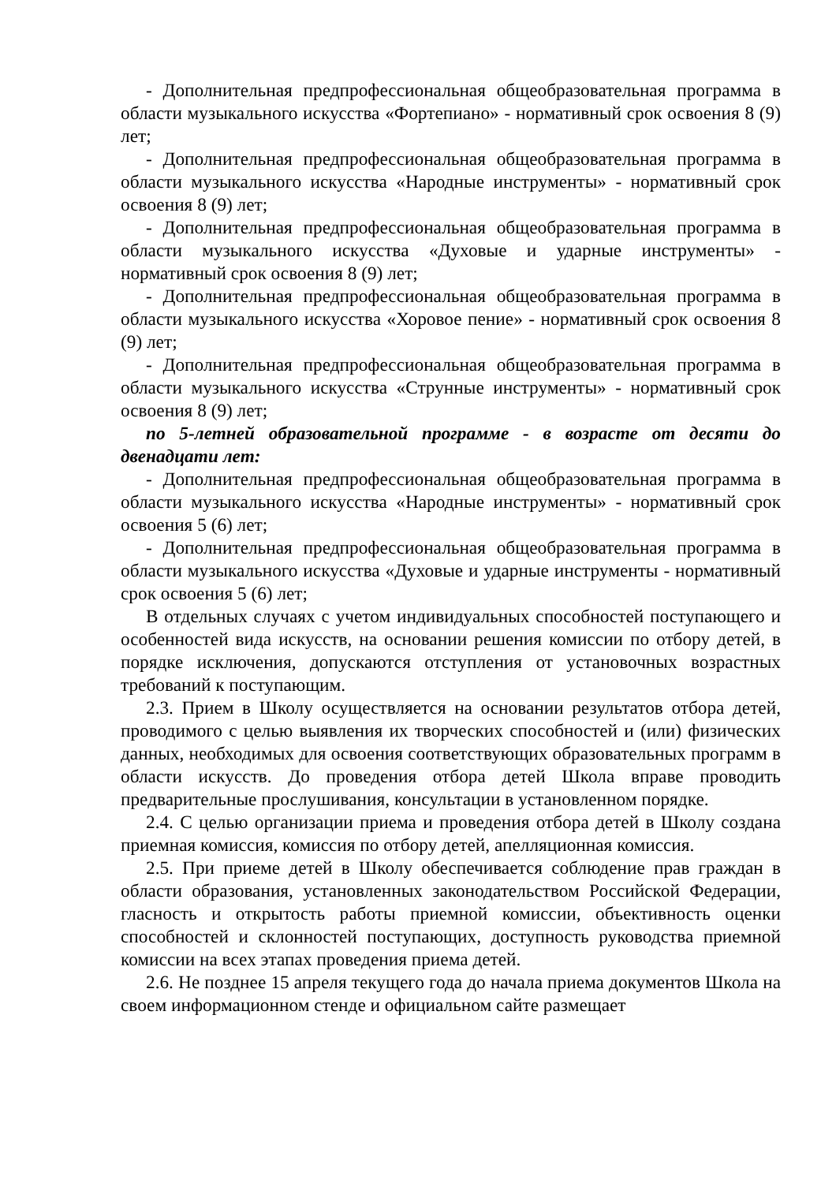- Дополнительная предпрофессиональная общеобразовательная программа в области музыкального искусства «Фортепиано» - нормативный срок освоения 8 (9) лет;
- Дополнительная предпрофессиональная общеобразовательная программа в области музыкального искусства «Народные инструменты» - нормативный срок освоения 8 (9) лет;
- Дополнительная предпрофессиональная общеобразовательная программа в области музыкального искусства «Духовые и ударные инструменты» - нормативный срок освоения 8 (9) лет;
- Дополнительная предпрофессиональная общеобразовательная программа в области музыкального искусства «Хоровое пение» - нормативный срок освоения 8 (9) лет;
- Дополнительная предпрофессиональная общеобразовательная программа в области музыкального искусства «Струнные инструменты» - нормативный срок освоения 8 (9) лет;
по 5-летней образовательной программе - в возрасте от десяти до двенадцати лет:
- Дополнительная предпрофессиональная общеобразовательная программа в области музыкального искусства «Народные инструменты» - нормативный срок освоения 5 (6) лет;
- Дополнительная предпрофессиональная общеобразовательная программа в области музыкального искусства «Духовые и ударные инструменты - нормативный срок освоения 5 (6) лет;
В отдельных случаях с учетом индивидуальных способностей поступающего и особенностей вида искусств, на основании решения комиссии по отбору детей, в порядке исключения, допускаются отступления от установочных возрастных требований к поступающим.
2.3. Прием в Школу осуществляется на основании результатов отбора детей, проводимого с целью выявления их творческих способностей и (или) физических данных, необходимых для освоения соответствующих образовательных программ в области искусств. До проведения отбора детей Школа вправе проводить предварительные прослушивания, консультации в установленном порядке.
2.4. С целью организации приема и проведения отбора детей в Школу создана приемная комиссия, комиссия по отбору детей, апелляционная комиссия.
2.5. При приеме детей в Школу обеспечивается соблюдение прав граждан в области образования, установленных законодательством Российской Федерации, гласность и открытость работы приемной комиссии, объективность оценки способностей и склонностей поступающих, доступность руководства приемной комиссии на всех этапах проведения приема детей.
2.6. Не позднее 15 апреля текущего года до начала приема документов Школа на своем информационном стенде и официальном сайте размещает